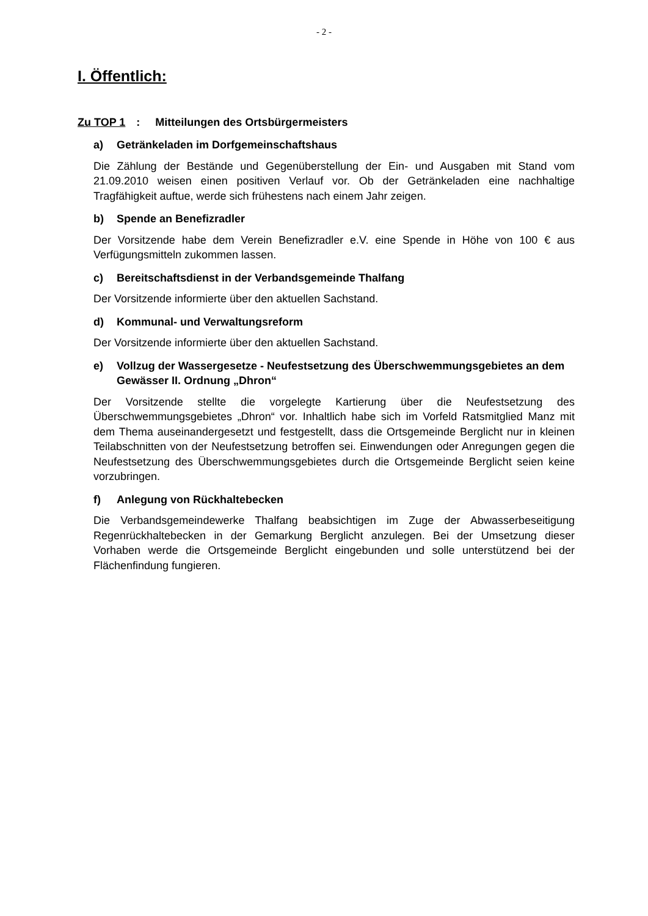- 2 -
I. Öffentlich:
Zu TOP 1: Mitteilungen des Ortsbürgermeisters
a) Getränkeladen im Dorfgemeinschaftshaus
Die Zählung der Bestände und Gegenüberstellung der Ein- und Ausgaben mit Stand vom 21.09.2010 weisen einen positiven Verlauf vor. Ob der Getränkeladen eine nachhaltige Tragfähigkeit auftue, werde sich frühestens nach einem Jahr zeigen.
b) Spende an Benefizradler
Der Vorsitzende habe dem Verein Benefizradler e.V. eine Spende in Höhe von 100 € aus Verfügungsmitteln zukommen lassen.
c) Bereitschaftsdienst in der Verbandsgemeinde Thalfang
Der Vorsitzende informierte über den aktuellen Sachstand.
d) Kommunal- und Verwaltungsreform
Der Vorsitzende informierte über den aktuellen Sachstand.
e) Vollzug der Wassergesetze - Neufestsetzung des Überschwemmungsgebietes an dem Gewässer II. Ordnung „Dhron“
Der Vorsitzende stellte die vorgelegte Kartierung über die Neufestsetzung des Überschwemmungsgebietes „Dhron“ vor. Inhaltlich habe sich im Vorfeld Ratsmitglied Manz mit dem Thema auseinandergesetzt und festgestellt, dass die Ortsgemeinde Berglicht nur in kleinen Teilabschnitten von der Neufestsetzung betroffen sei. Einwendungen oder Anregungen gegen die Neufestsetzung des Überschwemmungsgebietes durch die Ortsgemeinde Berglicht seien keine vorzubringen.
f) Anlegung von Rückhaltebecken
Die Verbandsgemeindewerke Thalfang beabsichtigen im Zuge der Abwasserbeseitigung Regenrückhaltebecken in der Gemarkung Berglicht anzulegen. Bei der Umsetzung dieser Vorhaben werde die Ortsgemeinde Berglicht eingebunden und solle unterstützend bei der Flächenfindung fungieren.